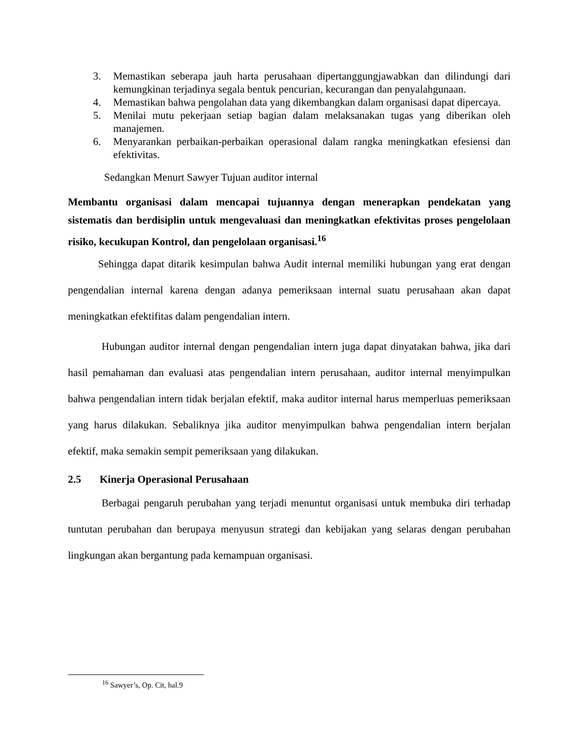3. Memastikan seberapa jauh harta perusahaan dipertanggungjawabkan dan dilindungi dari kemungkinan terjadinya segala bentuk pencurian, kecurangan dan penyalahgunaan.
4. Memastikan bahwa pengolahan data yang dikembangkan dalam organisasi dapat dipercaya.
5. Menilai mutu pekerjaan setiap bagian dalam melaksanakan tugas yang diberikan oleh manajemen.
6. Menyarankan perbaikan-perbaikan operasional dalam rangka meningkatkan efesiensi dan efektivitas.
Sedangkan Menurt Sawyer Tujuan auditor internal
Membantu organisasi dalam mencapai tujuannya dengan menerapkan pendekatan yang sistematis dan berdisiplin untuk mengevaluasi dan meningkatkan efektivitas proses pengelolaan risiko, kecukupan Kontrol, dan pengelolaan organisasi.<sup>16</sup>
Sehingga dapat ditarik kesimpulan bahwa Audit internal memiliki hubungan yang erat dengan pengendalian internal karena dengan adanya pemeriksaan internal suatu perusahaan akan dapat meningkatkan efektifitas dalam pengendalian intern.
Hubungan auditor internal dengan pengendalian intern juga dapat dinyatakan bahwa, jika dari hasil pemahaman dan evaluasi atas pengendalian intern perusahaan, auditor internal menyimpulkan bahwa pengendalian intern tidak berjalan efektif, maka auditor internal harus memperluas pemeriksaan yang harus dilakukan. Sebaliknya jika auditor menyimpulkan bahwa pengendalian intern berjalan efektif, maka semakin sempit pemeriksaan yang dilakukan.
2.5 Kinerja Operasional Perusahaan
Berbagai pengaruh perubahan yang terjadi menuntut organisasi untuk membuka diri terhadap tuntutan perubahan dan berupaya menyusun strategi dan kebijakan yang selaras dengan perubahan lingkungan akan bergantung pada kemampuan organisasi.
<sup>16</sup> Sawyer’s, Op. Cit, hal.9